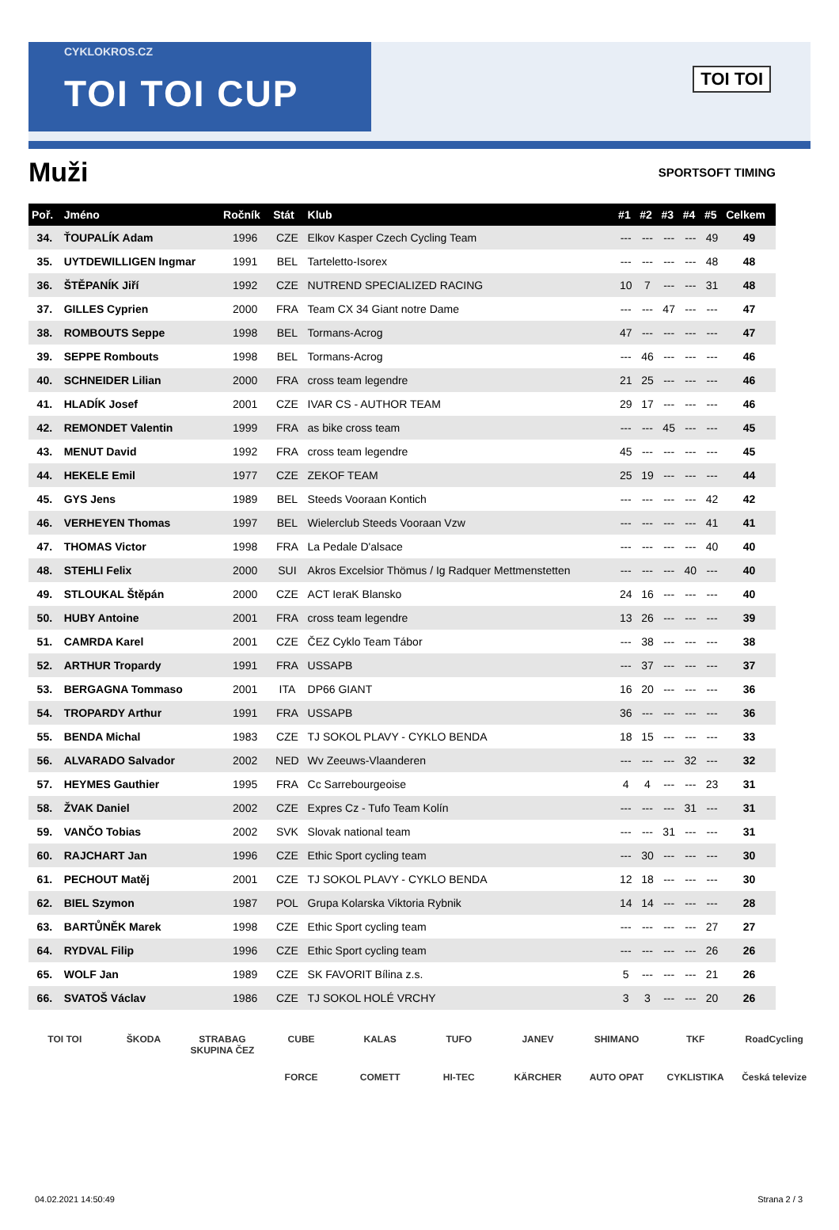CYKLOKROS.CZ
TOI TOI CUP
TOI TOI
Muži
SPORTSOFT TIMING
| Poř. | Jméno | Ročník | Stát | Klub | #1 | #2 | #3 | #4 | #5 | Celkem |
| --- | --- | --- | --- | --- | --- | --- | --- | --- | --- | --- |
| 34. | ŤOUPALÍK Adam | 1996 | CZE | Elkov Kasper Czech Cycling Team | --- | --- | --- | --- | 49 | 49 |
| 35. | UYTDEWILLIGEN Ingmar | 1991 | BEL | Tarteletto-Isorex | --- | --- | --- | --- | 48 | 48 |
| 36. | ŠTĚPANÍK Jiří | 1992 | CZE | NUTREND SPECIALIZED RACING | 10 | 7 | --- | --- | 31 | 48 |
| 37. | GILLES Cyprien | 2000 | FRA | Team CX 34 Giant notre Dame | --- | --- | 47 | --- | --- | 47 |
| 38. | ROMBOUTS Seppe | 1998 | BEL | Tormans-Acrog | 47 | --- | --- | --- | --- | 47 |
| 39. | SEPPE Rombouts | 1998 | BEL | Tormans-Acrog | --- | 46 | --- | --- | --- | 46 |
| 40. | SCHNEIDER Lilian | 2000 | FRA | cross team legendre | 21 | 25 | --- | --- | --- | 46 |
| 41. | HLADÍK Josef | 2001 | CZE | IVAR CS - AUTHOR TEAM | 29 | 17 | --- | --- | --- | 46 |
| 42. | REMONDET Valentin | 1999 | FRA | as bike cross team | --- | --- | 45 | --- | --- | 45 |
| 43. | MENUT David | 1992 | FRA | cross team legendre | 45 | --- | --- | --- | --- | 45 |
| 44. | HEKELE Emil | 1977 | CZE | ZEKOF TEAM | 25 | 19 | --- | --- | --- | 44 |
| 45. | GYS Jens | 1989 | BEL | Steeds Vooraan Kontich | --- | --- | --- | --- | 42 | 42 |
| 46. | VERHEYEN Thomas | 1997 | BEL | Wielerclub Steeds Vooraan Vzw | --- | --- | --- | --- | 41 | 41 |
| 47. | THOMAS Victor | 1998 | FRA | La Pedale D'alsace | --- | --- | --- | --- | 40 | 40 |
| 48. | STEHLI Felix | 2000 | SUI | Akros Excelsior Thömus / Ig Radquer Mettmenstetten | --- | --- | --- | 40 | --- | 40 |
| 49. | STLOUKAL Štěpán | 2000 | CZE | ACT IeraK Blansko | 24 | 16 | --- | --- | --- | 40 |
| 50. | HUBY Antoine | 2001 | FRA | cross team legendre | 13 | 26 | --- | --- | --- | 39 |
| 51. | CAMRDA Karel | 2001 | CZE | ČEZ Cyklo Team Tábor | --- | 38 | --- | --- | --- | 38 |
| 52. | ARTHUR Tropardy | 1991 | FRA | USSAPB | --- | 37 | --- | --- | --- | 37 |
| 53. | BERGAGNA Tommaso | 2001 | ITA | DP66 GIANT | 16 | 20 | --- | --- | --- | 36 |
| 54. | TROPARDY Arthur | 1991 | FRA | USSAPB | 36 | --- | --- | --- | --- | 36 |
| 55. | BENDA Michal | 1983 | CZE | TJ SOKOL PLAVY - CYKLO BENDA | 18 | 15 | --- | --- | --- | 33 |
| 56. | ALVARADO Salvador | 2002 | NED | Wv Zeeuws-Vlaanderen | --- | --- | --- | 32 | --- | 32 |
| 57. | HEYMES Gauthier | 1995 | FRA | Cc Sarrebourgeoise | 4 | 4 | --- | --- | 23 | 31 |
| 58. | ŽVAK Daniel | 2002 | CZE | Expres Cz - Tufo Team Kolín | --- | --- | --- | 31 | --- | 31 |
| 59. | VANČO Tobias | 2002 | SVK | Slovak national team | --- | --- | 31 | --- | --- | 31 |
| 60. | RAJCHART Jan | 1996 | CZE | Ethic Sport cycling team | --- | 30 | --- | --- | --- | 30 |
| 61. | PECHOUT Matěj | 2001 | CZE | TJ SOKOL PLAVY - CYKLO BENDA | 12 | 18 | --- | --- | --- | 30 |
| 62. | BIEL Szymon | 1987 | POL | Grupa Kolarska Viktoria Rybnik | 14 | 14 | --- | --- | --- | 28 |
| 63. | BARTŮNĚK Marek | 1998 | CZE | Ethic Sport cycling team | --- | --- | --- | --- | 27 | 27 |
| 64. | RYDVAL Filip | 1996 | CZE | Ethic Sport cycling team | --- | --- | --- | --- | 26 | 26 |
| 65. | WOLF Jan | 1989 | CZE | SK FAVORIT Bílina z.s. | 5 | --- | --- | --- | 21 | 26 |
| 66. | SVATOŠ Václav | 1986 | CZE | TJ SOKOL HOLÉ VRCHY | 3 | 3 | --- | --- | 20 | 26 |
TOI TOI
ŠKODA
STRABAG
SKUPINA ČEZ
CUBE
KALAS
TUFO
JANEV
SHIMANO
TKF
RoadCycling
FORCE
COMETT
HI-TEC
KÄRCHER
AUTO OPAT
CYKLISTIKA
Česká televize
04.02.2021 14:50:49 Strana 2 / 3